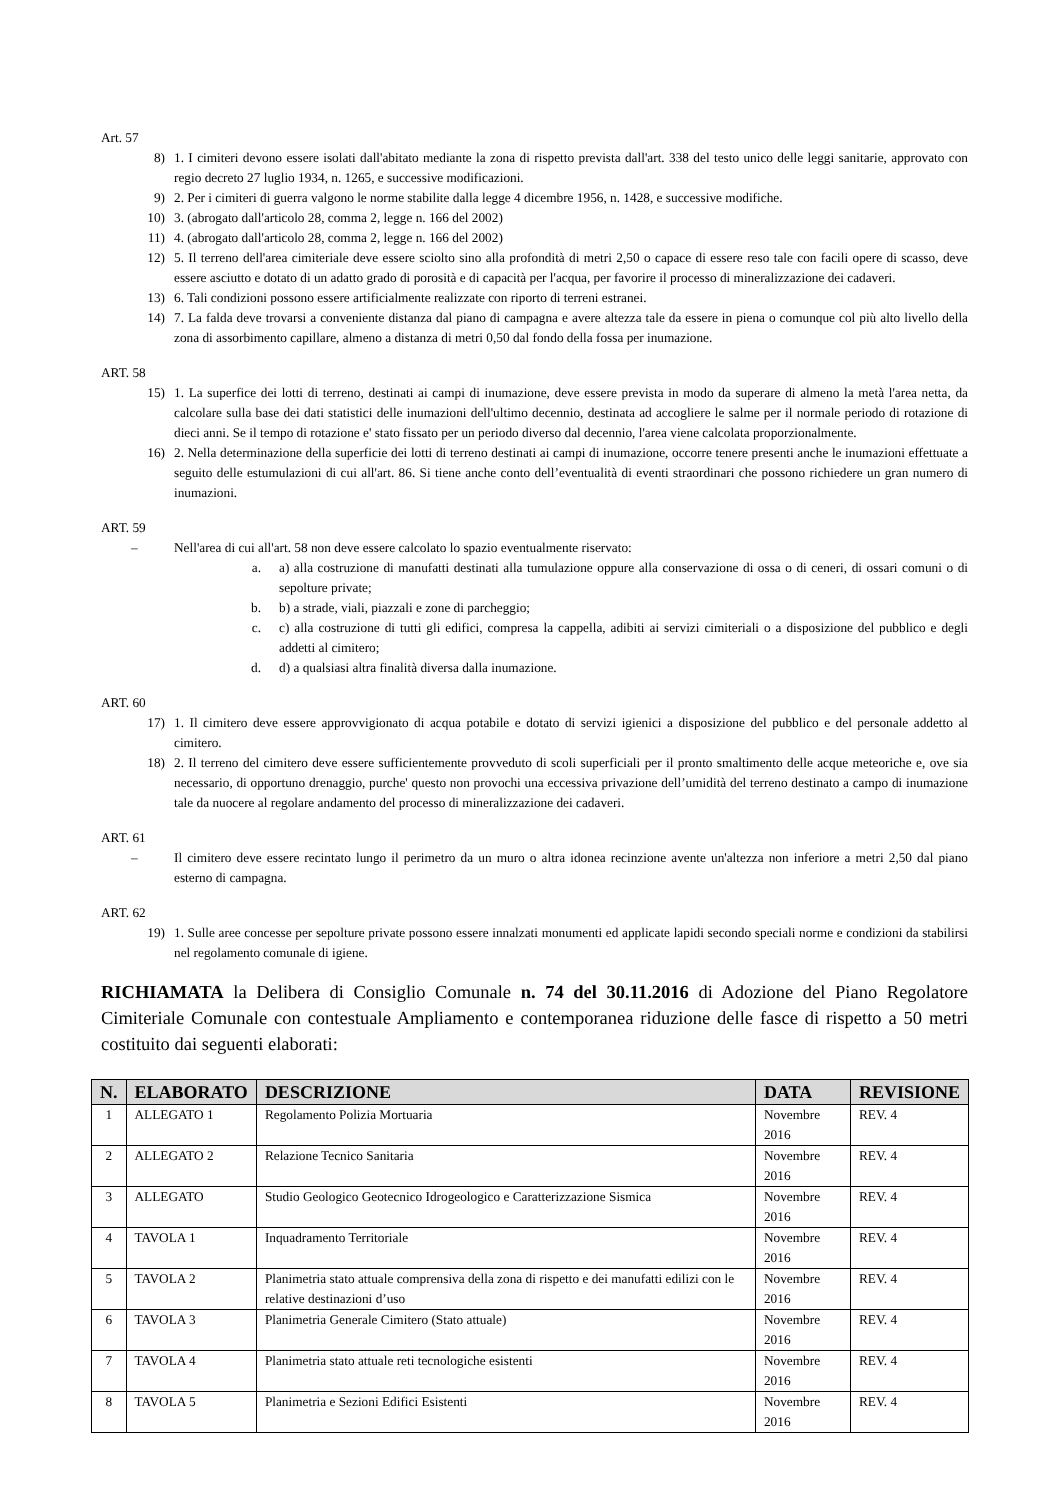Art. 57
8) 1. I cimiteri devono essere isolati dall'abitato mediante la zona di rispetto prevista dall'art. 338 del testo unico delle leggi sanitarie, approvato con regio decreto 27 luglio 1934, n. 1265, e successive modificazioni.
9) 2. Per i cimiteri di guerra valgono le norme stabilite dalla legge 4 dicembre 1956, n. 1428, e successive modifiche.
10) 3. (abrogato dall'articolo 28, comma 2, legge n. 166 del 2002)
11) 4. (abrogato dall'articolo 28, comma 2, legge n. 166 del 2002)
12) 5. Il terreno dell'area cimiteriale deve essere sciolto sino alla profondità di metri 2,50 o capace di essere reso tale con facili opere di scasso, deve essere asciutto e dotato di un adatto grado di porosità e di capacità per l'acqua, per favorire il processo di mineralizzazione dei cadaveri.
13) 6. Tali condizioni possono essere artificialmente realizzate con riporto di terreni estranei.
14) 7. La falda deve trovarsi a conveniente distanza dal piano di campagna e avere altezza tale da essere in piena o comunque col più alto livello della zona di assorbimento capillare, almeno a distanza di metri 0,50 dal fondo della fossa per inumazione.
ART. 58
15) 1. La superfice dei lotti di terreno, destinati ai campi di inumazione, deve essere prevista in modo da superare di almeno la metà l'area netta, da calcolare sulla base dei dati statistici delle inumazioni dell'ultimo decennio, destinata ad accogliere le salme per il normale periodo di rotazione di dieci anni. Se il tempo di rotazione e' stato fissato per un periodo diverso dal decennio, l'area viene calcolata proporzionalmente.
16) 2. Nella determinazione della superficie dei lotti di terreno destinati ai campi di inumazione, occorre tenere presenti anche le inumazioni effettuate a seguito delle estumulazioni di cui all'art. 86. Si tiene anche conto dell’eventualità di eventi straordinari che possono richiedere un gran numero di inumazioni.
ART. 59
– Nell'area di cui all'art. 58 non deve essere calcolato lo spazio eventualmente riservato:
a. a) alla costruzione di manufatti destinati alla tumulazione oppure alla conservazione di ossa o di ceneri, di ossari comuni o di sepolture private;
b. b) a strade, viali, piazzali e zone di parcheggio;
c. c) alla costruzione di tutti gli edifici, compresa la cappella, adibiti ai servizi cimiteriali o a disposizione del pubblico e degli addetti al cimitero;
d. d) a qualsiasi altra finalità diversa dalla inumazione.
ART. 60
17) 1. Il cimitero deve essere approvvigionato di acqua potabile e dotato di servizi igienici a disposizione del pubblico e del personale addetto al cimitero.
18) 2. Il terreno del cimitero deve essere sufficientemente provveduto di scoli superficiali per il pronto smaltimento delle acque meteoriche e, ove sia necessario, di opportuno drenaggio, purche' questo non provochi una eccessiva privazione dell’umidità del terreno destinato a campo di inumazione tale da nuocere al regolare andamento del processo di mineralizzazione dei cadaveri.
ART. 61
– Il cimitero deve essere recintato lungo il perimetro da un muro o altra idonea recinzione avente un'altezza non inferiore a metri 2,50 dal piano esterno di campagna.
ART. 62
19) 1. Sulle aree concesse per sepolture private possono essere innalzati monumenti ed applicate lapidi secondo speciali norme e condizioni da stabilirsi nel regolamento comunale di igiene.
RICHIAMATA la Delibera di Consiglio Comunale n. 74 del 30.11.2016 di Adozione del Piano Regolatore Cimiteriale Comunale con contestuale Ampliamento e contemporanea riduzione delle fasce di rispetto a 50 metri costituito dai seguenti elaborati:
| N. | ELABORATO | DESCRIZIONE | DATA | REVISIONE |
| --- | --- | --- | --- | --- |
| 1 | ALLEGATO 1 | Regolamento Polizia Mortuaria | Novembre 2016 | REV. 4 |
| 2 | ALLEGATO 2 | Relazione Tecnico Sanitaria | Novembre 2016 | REV. 4 |
| 3 | ALLEGATO | Studio Geologico Geotecnico Idrogeologico e Caratterizzazione Sismica | Novembre 2016 | REV. 4 |
| 4 | TAVOLA 1 | Inquadramento Territoriale | Novembre 2016 | REV. 4 |
| 5 | TAVOLA 2 | Planimetria stato attuale comprensiva della zona di rispetto e dei manufatti edilizi con le relative destinazioni d’uso | Novembre 2016 | REV. 4 |
| 6 | TAVOLA 3 | Planimetria Generale Cimitero (Stato attuale) | Novembre 2016 | REV. 4 |
| 7 | TAVOLA 4 | Planimetria stato attuale reti tecnologiche esistenti | Novembre 2016 | REV. 4 |
| 8 | TAVOLA 5 | Planimetria e Sezioni Edifici Esistenti | Novembre 2016 | REV. 4 |